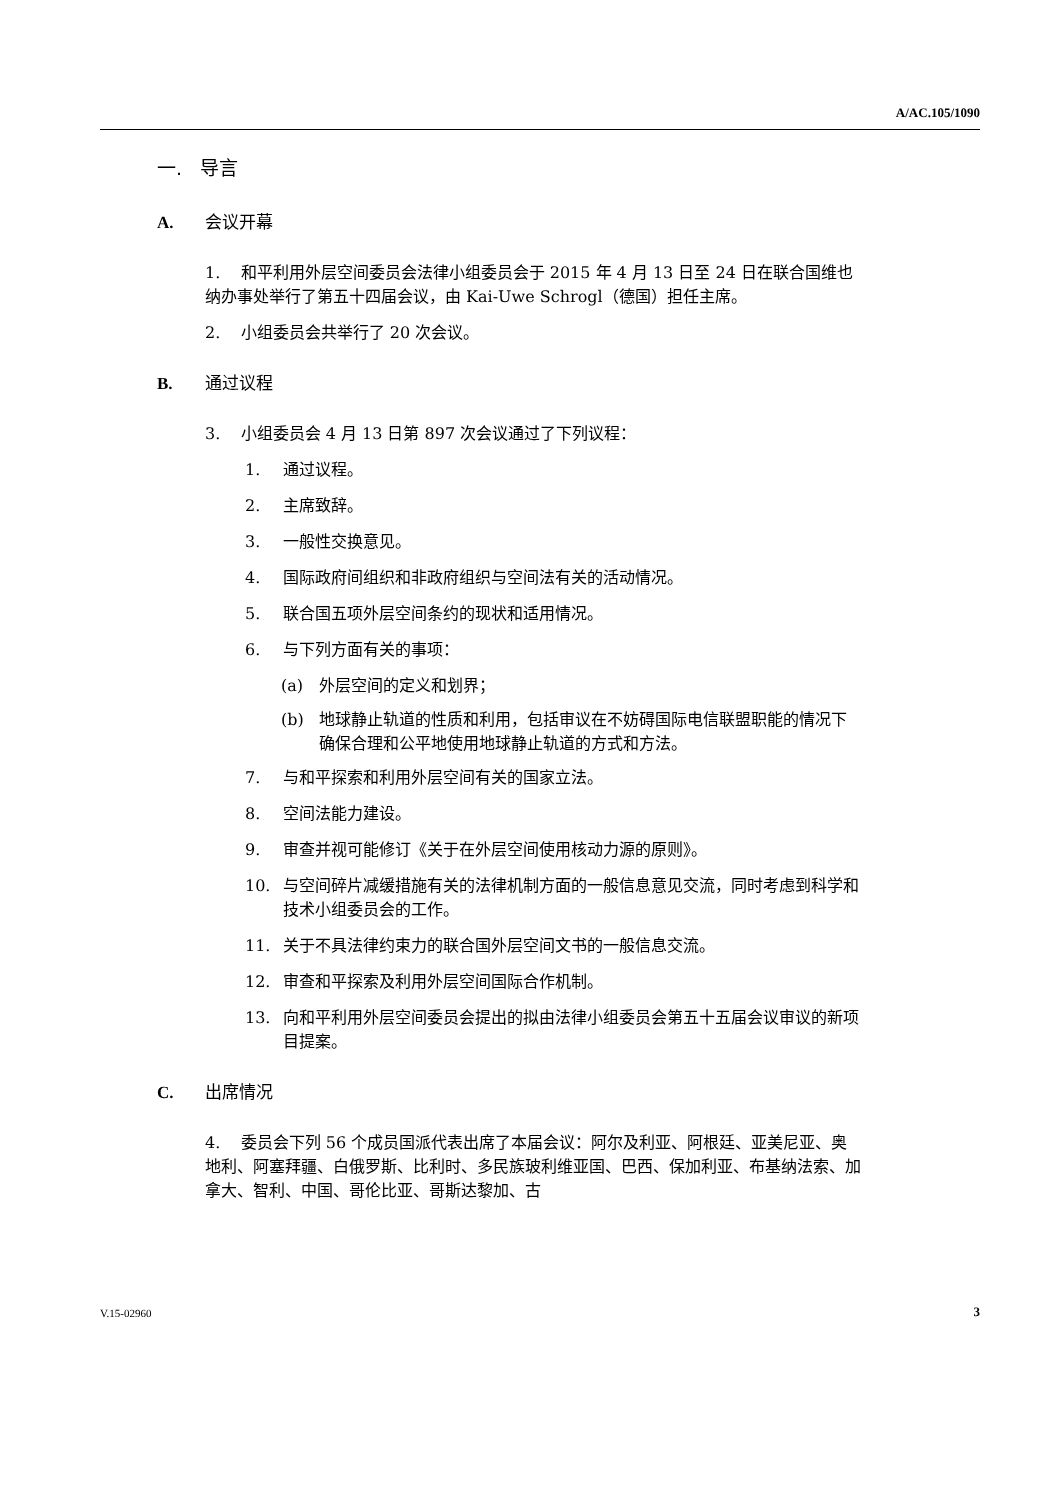A/AC.105/1090
一. 导言
A. 会议开幕
1. 和平利用外层空间委员会法律小组委员会于 2015 年 4 月 13 日至 24 日在联合国维也纳办事处举行了第五十四届会议，由 Kai-Uwe Schrogl（德国）担任主席。
2. 小组委员会共举行了 20 次会议。
B. 通过议程
3. 小组委员会 4 月 13 日第 897 次会议通过了下列议程：
1. 通过议程。
2. 主席致辞。
3. 一般性交换意见。
4. 国际政府间组织和非政府组织与空间法有关的活动情况。
5. 联合国五项外层空间条约的现状和适用情况。
6. 与下列方面有关的事项：
(a) 外层空间的定义和划界；
(b) 地球静止轨道的性质和利用，包括审议在不妨碍国际电信联盟职能的情况下确保合理和公平地使用地球静止轨道的方式和方法。
7. 与和平探索和利用外层空间有关的国家立法。
8. 空间法能力建设。
9. 审查并视可能修订《关于在外层空间使用核动力源的原则》。
10. 与空间碎片减缓措施有关的法律机制方面的一般信息意见交流，同时考虑到科学和技术小组委员会的工作。
11. 关于不具法律约束力的联合国外层空间文书的一般信息交流。
12. 审查和平探索及利用外层空间国际合作机制。
13. 向和平利用外层空间委员会提出的拟由法律小组委员会第五十五届会议审议的新项目提案。
C. 出席情况
4. 委员会下列 56 个成员国派代表出席了本届会议：阿尔及利亚、阿根廷、亚美尼亚、奥地利、阿塞拜疆、白俄罗斯、比利时、多民族玻利维亚国、巴西、保加利亚、布基纳法索、加拿大、智利、中国、哥伦比亚、哥斯达黎加、古
V.15-02960 3